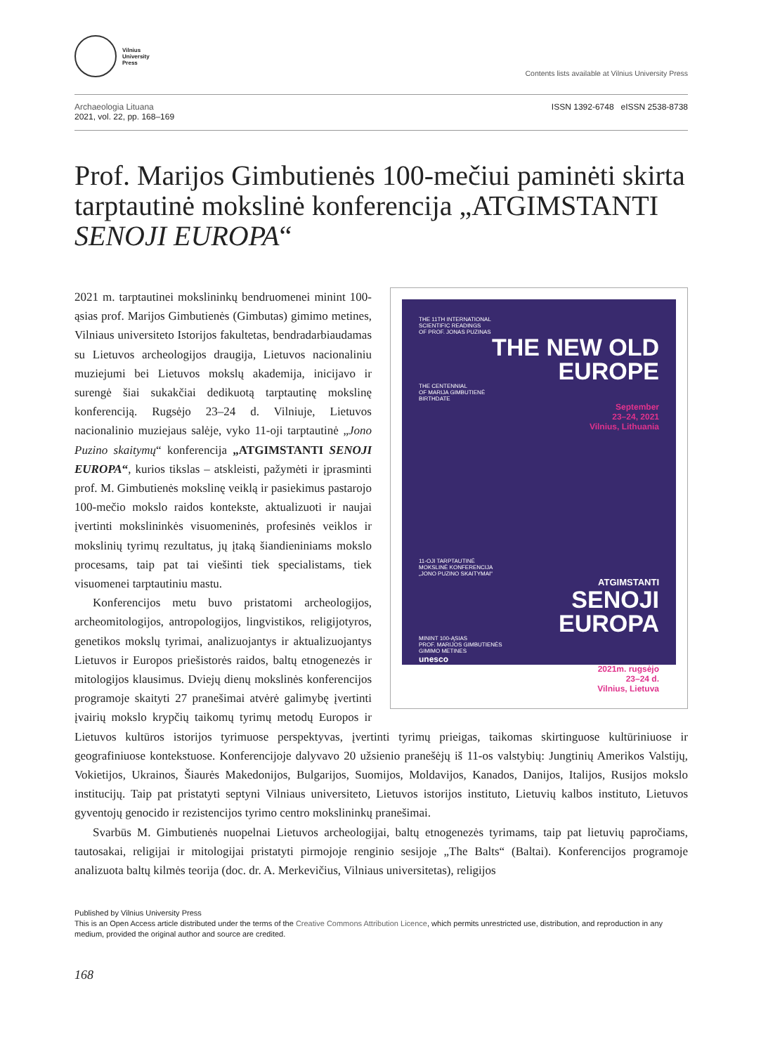Vilnius
University
Press
Contents lists available at Vilnius University Press
Archaeologia Lituana
2021, vol. 22, pp. 168–169
ISSN 1392-6748 eISSN 2538-8738
Prof. Marijos Gimbutienės 100-mečiui paminėti skirta tarptautinė mokslinė konferencija „ATGIMSTANTI SENOJI EUROPA“
THE 11TH INTERNATIONAL
SCIENTIFIC READINGS
OF PROF. JONAS PUZINAS
THE NEW OLD
EUROPE
THE CENTENNIAL
OF MARIJA GIMBUTIENĖ
BIRTHDATE
September
23–24, 2021
Vilnius, Lithuania
11-OJI TARPTAUTINĖ
MOKSLINĖ KONFERENCIJA
„JONO PUZINO SKAITYMAI“
ATGIMSTANTI
SENOJI
EUROPA
MININT 100-ĄSIAS
PROF. MARIJOS GIMBUTIENĖS
GIMIMO METINES
unesco
2021m. rugsėjo
23–24 d.
Vilnius, Lietuva
2021 m. tarptautinei mokslininkų bendruomenei minint 100-ąsias prof. Marijos Gimbutienės (Gimbutas) gimimo metines, Vilniaus universiteto Istorijos fakultetas, bendradarbiaudamas su Lietuvos archeologijos draugija, Lietuvos nacionaliniu muziejumi bei Lietuvos mokslų akademija, inicijavo ir surengė šiai sukakčiai dedikuotą tarptautinę mokslinę konferenciją. Rugsėjo 23–24 d. Vilniuje, Lietuvos nacionalinio muziejaus salėje, vyko 11-oji tarptautinė „Jono Puzino skaitymų“ konferencija „ATGIMSTANTI SENOJI EUROPA“, kurios tikslas – atskleisti, pažymėti ir įprasminti prof. M. Gimbutienės mokslinę veiklą ir pasiekimus pastarojo 100-mečio mokslo raidos kontekste, aktualizuoti ir naujai įvertinti mokslininkės visuomeninės, profesinės veiklos ir mokslinių tyrimų rezultatus, jų įtaką šiandieniniams mokslo procesams, taip pat tai viešinti tiek specialistams, tiek visuomenei tarptautiniu mastu.
Konferencijos metu buvo pristatomi archeologijos, archeomitologijos, antropologijos, lingvistikos, religijotyros, genetikos mokslų tyrimai, analizuojantys ir aktualizuojantys Lietuvos ir Europos priešistorės raidos, baltų etnogenezės ir mitologijos klausimus. Dviejų dienų mokslinės konferencijos programoje skaityti 27 pranešimai atvėrė galimybę įvertinti įvairių mokslo krypčių taikomų tyrimų metodų Europos ir Lietuvos kultūros istorijos tyrimuose perspektyvas, įvertinti tyrimų prieigas, taikomas skirtinguose kultūriniuose ir geografiniuose kontekstuose. Konferencijoje dalyvavo 20 užsienio pranešėjų iš 11-os valstybių: Jungtinių Amerikos Valstijų, Vokietijos, Ukrainos, Šiaurės Makedonijos, Bulgarijos, Suomijos, Moldavijos, Kanados, Danijos, Italijos, Rusijos mokslo institucijų. Taip pat pristatyti septyni Vilniaus universiteto, Lietuvos istorijos instituto, Lietuvių kalbos instituto, Lietuvos gyventojų genocido ir rezistencijos tyrimo centro mokslininkų pranešimai.
Svarbūs M. Gimbutienės nuopelnai Lietuvos archeologijai, baltų etnogenezės tyrimams, taip pat lietuvių papročiams, tautosakai, religijai ir mitologijai pristatyti pirmojoje renginio sesijoje „The Balts“ (Baltai). Konferencijos programoje analizuota baltų kilmės teorija (doc. dr. A. Merkevičius, Vilniaus universitetas), religijos
Published by Vilnius University Press
This is an Open Access article distributed under the terms of the Creative Commons Attribution Licence, which permits unrestricted use, distribution, and reproduction in any medium, provided the original author and source are credited.
168